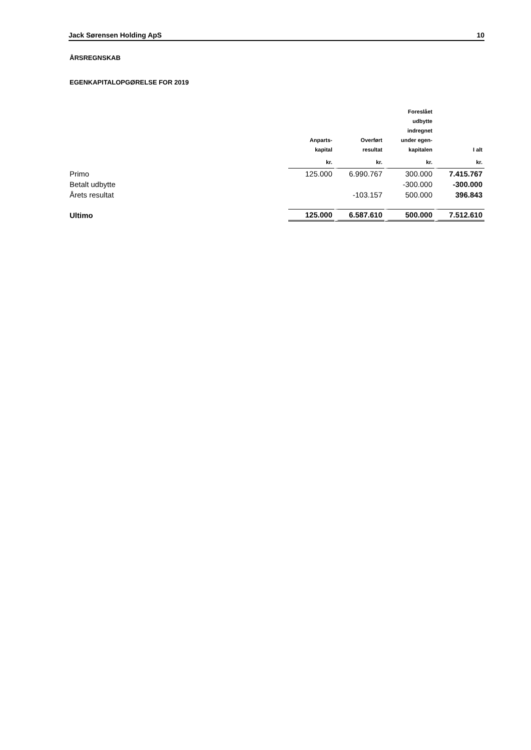Jack Sørensen Holding ApS 10
ÅRSREGNSKAB
EGENKAPITALOPGØRELSE FOR 2019
| | Anparts- kapital | Overført resultat | Foreslået udbytte indregnet under egen- kapitalen | I alt |
| --- | --- | --- | --- | --- |
| | kr. | kr. | kr. | kr. |
| Primo | 125.000 | 6.990.767 | 300.000 | 7.415.767 |
| Betalt udbytte | | | -300.000 | -300.000 |
| Årets resultat | | -103.157 | 500.000 | 396.843 |
| Ultimo | 125.000 | 6.587.610 | 500.000 | 7.512.610 |